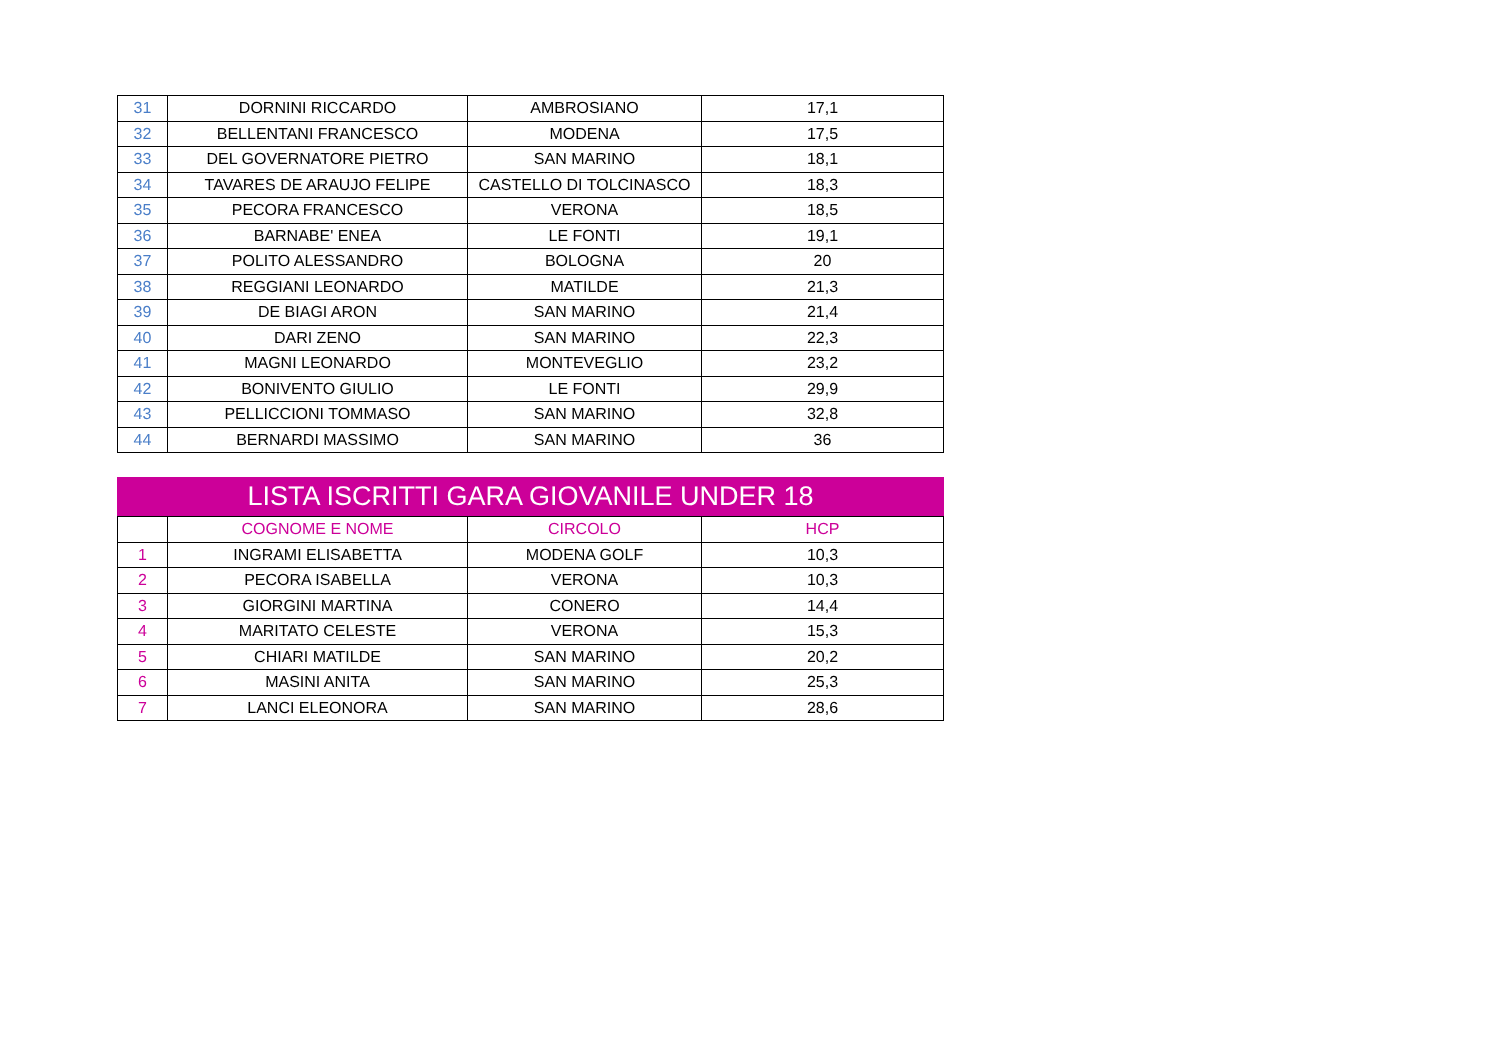| 31 | DORNINI RICCARDO | AMBROSIANO | 17,1 |
| 32 | BELLENTANI FRANCESCO | MODENA | 17,5 |
| 33 | DEL GOVERNATORE PIETRO | SAN MARINO | 18,1 |
| 34 | TAVARES DE ARAUJO FELIPE | CASTELLO DI TOLCINASCO | 18,3 |
| 35 | PECORA FRANCESCO | VERONA | 18,5 |
| 36 | BARNABE' ENEA | LE FONTI | 19,1 |
| 37 | POLITO ALESSANDRO | BOLOGNA | 20 |
| 38 | REGGIANI LEONARDO | MATILDE | 21,3 |
| 39 | DE BIAGI ARON | SAN MARINO | 21,4 |
| 40 | DARI ZENO | SAN MARINO | 22,3 |
| 41 | MAGNI LEONARDO | MONTEVEGLIO | 23,2 |
| 42 | BONIVENTO GIULIO | LE FONTI | 29,9 |
| 43 | PELLICCIONI TOMMASO | SAN MARINO | 32,8 |
| 44 | BERNARDI MASSIMO | SAN MARINO | 36 |
LISTA ISCRITTI GARA GIOVANILE UNDER 18
| | COGNOME E NOME | CIRCOLO | HCP |
| --- | --- | --- | --- |
| 1 | INGRAMI ELISABETTA | MODENA GOLF | 10,3 |
| 2 | PECORA ISABELLA | VERONA | 10,3 |
| 3 | GIORGINI MARTINA | CONERO | 14,4 |
| 4 | MARITATO CELESTE | VERONA | 15,3 |
| 5 | CHIARI MATILDE | SAN MARINO | 20,2 |
| 6 | MASINI ANITA | SAN MARINO | 25,3 |
| 7 | LANCI ELEONORA | SAN MARINO | 28,6 |